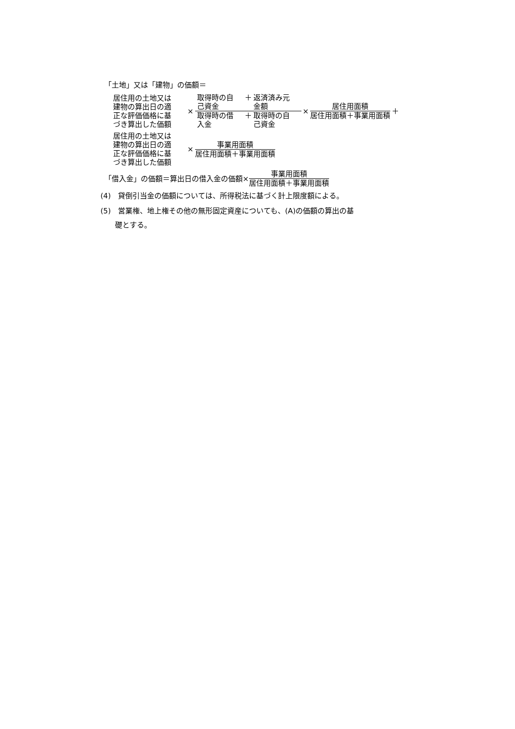「土地」又は「建物」の価額＝
居住用の土地又は
建物の算出日の適
正な評価価格に基
づき算出した価額
×
取得時の自
己資金 ＋ 返済済み元
金額
取得時の借
入金 ＋ 取得時の自
己資金
×
居住用面積
居住用面積＋事業用面積
＋
居住用の土地又は
建物の算出日の適
正な評価価格に基
づき算出した価額
×
事業用面積
居住用面積＋事業用面積
「借入金」の価額＝算出日の借入金の価額×
事業用面積
居住用面積＋事業用面積
(4)　貸倒引当金の価額については、所得税法に基づく計上限度額による。
(5)　営業権、地上権その他の無形固定資産についても、(A)の価額の算出の基
　　礎とする。